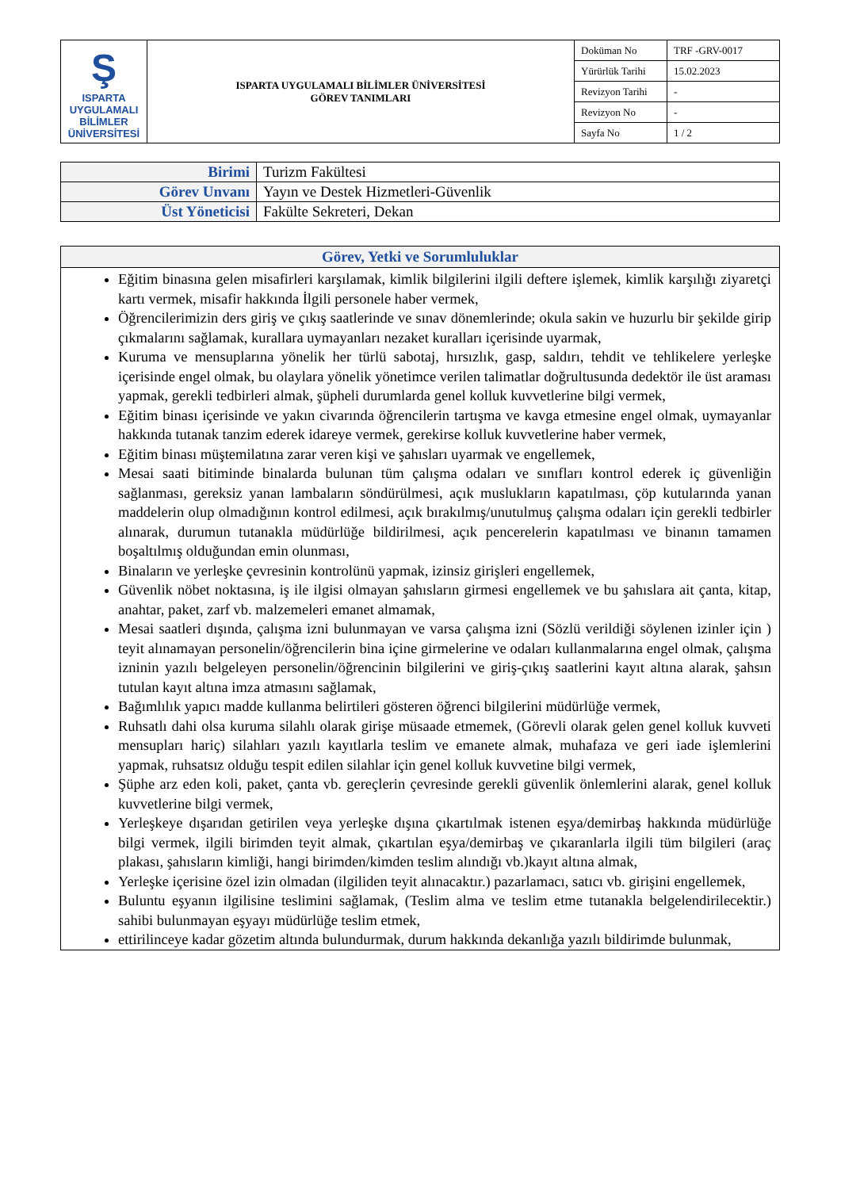| Ş ISPARTA UYGULAMALI BİLİMLER ÜNİVERSİTESİ | ISPARTA UYGULAMALI BİLİMLER ÜNİVERSİTESİ GÖREV TANIMLARI | Doküman No | TRF -GRV-0017 |
| | | Yürürlük Tarihi | 15.02.2023 |
| | | Revizyon Tarihi | - |
| | | Revizyon No | - |
| | | Sayfa No | 1 / 2 |
| Birimi | Turizm Fakültesi |
| Görev Unvanı | Yayın ve Destek Hizmetleri-Güvenlik |
| Üst Yöneticisi | Fakülte Sekreteri, Dekan |
| Görev, Yetki ve Sorumluluklar |
| --- |
| Eğitim binasına gelen misafirleri karşılamak, kimlik bilgilerini ilgili deftere işlemek, kimlik karşılığı ziyaretçi kartı vermek, misafir hakkında İlgili personele haber vermek, Öğrencilerimizin ders giriş ve çıkış saatlerinde ve sınav dönemlerinde; okula sakin ve huzurlu bir şekilde girip çıkmalarını sağlamak, kurallara uymayanları nezaket kuralları içerisinde uyarmak, Kuruma ve mensuplarına yönelik her türlü sabotaj, hırsızlık, gasp, saldırı, tehdit ve tehlikelere yerleşke içerisinde engel olmak, bu olaylara yönelik yönetimce verilen talimatlar doğrultusunda dedektör ile üst araması yapmak, gerekli tedbirleri almak, şüpheli durumlarda genel kolluk kuvvetlerine bilgi vermek, Eğitim binası içerisinde ve yakın civarında öğrencilerin tartışma ve kavga etmesine engel olmak, uymayanlar hakkında tutanak tanzim ederek idareye vermek, gerekirse kolluk kuvvetlerine haber vermek, Eğitim binası müştemilatına zarar veren kişi ve şahısları uyarmak ve engellemek, Mesai saati bitiminde binalarda bulunan tüm çalışma odaları ve sınıfları kontrol ederek iç güvenliğin sağlanması, gereksiz yanan lambaların söndürülmesi, açık muslukların kapatılması, çöp kutularında yanan maddelerin olup olmadığının kontrol edilmesi, açık bırakılmış/unutulmuş çalışma odaları için gerekli tedbirler alınarak, durumun tutanakla müdürlüğe bildirilmesi, açık pencerelerin kapatılması ve binanın tamamen boşaltılmış olduğundan emin olunması, Binaların ve yerleşke çevresinin kontrolünü yapmak, izinsiz girişleri engellemek, Güvenlik nöbet noktasına, iş ile ilgisi olmayan şahısların girmesi engellemek ve bu şahıslara ait çanta, kitap, anahtar, paket, zarf vb. malzemeleri emanet almamak, Mesai saatleri dışında, çalışma izni bulunmayan ve varsa çalışma izni (Sözlü verildiği söylenen izinler için ) teyit alınamayan personelin/öğrencilerin bina içine girmelerine ve odaları kullanmalarına engel olmak, çalışma izninin yazılı belgeleyen personelin/öğrencinin bilgilerini ve giriş-çıkış saatlerini kayıt altına alarak, şahsın tutulan kayıt altına imza atmasını sağlamak, Bağımlılık yapıcı madde kullanma belirtileri gösteren öğrenci bilgilerini müdürlüğe vermek, Ruhsatlı dahi olsa kuruma silahlı olarak girişe müsaade etmemek, (Görevli olarak gelen genel kolluk kuvveti mensupları hariç) silahları yazılı kayıtlarla teslim ve emanete almak, muhafaza ve geri iade işlemlerini yapmak, ruhsatsız olduğu tespit edilen silahlar için genel kolluk kuvvetine bilgi vermek, Şüphe arz eden koli, paket, çanta vb. gereçlerin çevresinde gerekli güvenlik önlemlerini alarak, genel kolluk kuvvetlerine bilgi vermek, Yerleşkeye dışarıdan getirilen veya yerleşke dışına çıkartılmak istenen eşya/demirbaş hakkında müdürlüğe bilgi vermek, ilgili birimden teyit almak, çıkartılan eşya/demirbaş ve çıkaranlarla ilgili tüm bilgileri (araç plakası, şahısların kimliği, hangi birimden/kimden teslim alındığı vb.)kayıt altına almak, Yerleşke içerisine özel izin olmadan (ilgiliden teyit alınacaktır.) pazarlamacı, satıcı vb. girişini engellemek, Buluntu eşyanın ilgilisine teslimini sağlamak, (Teslim alma ve teslim etme tutanakla belgelendirilecektir.) sahibi bulunmayan eşyayı müdürlüğe teslim etmek, ettirilinceye kadar gözetim altında bulundurmak, durum hakkında dekanlığa yazılı bildirimde bulunmak, |